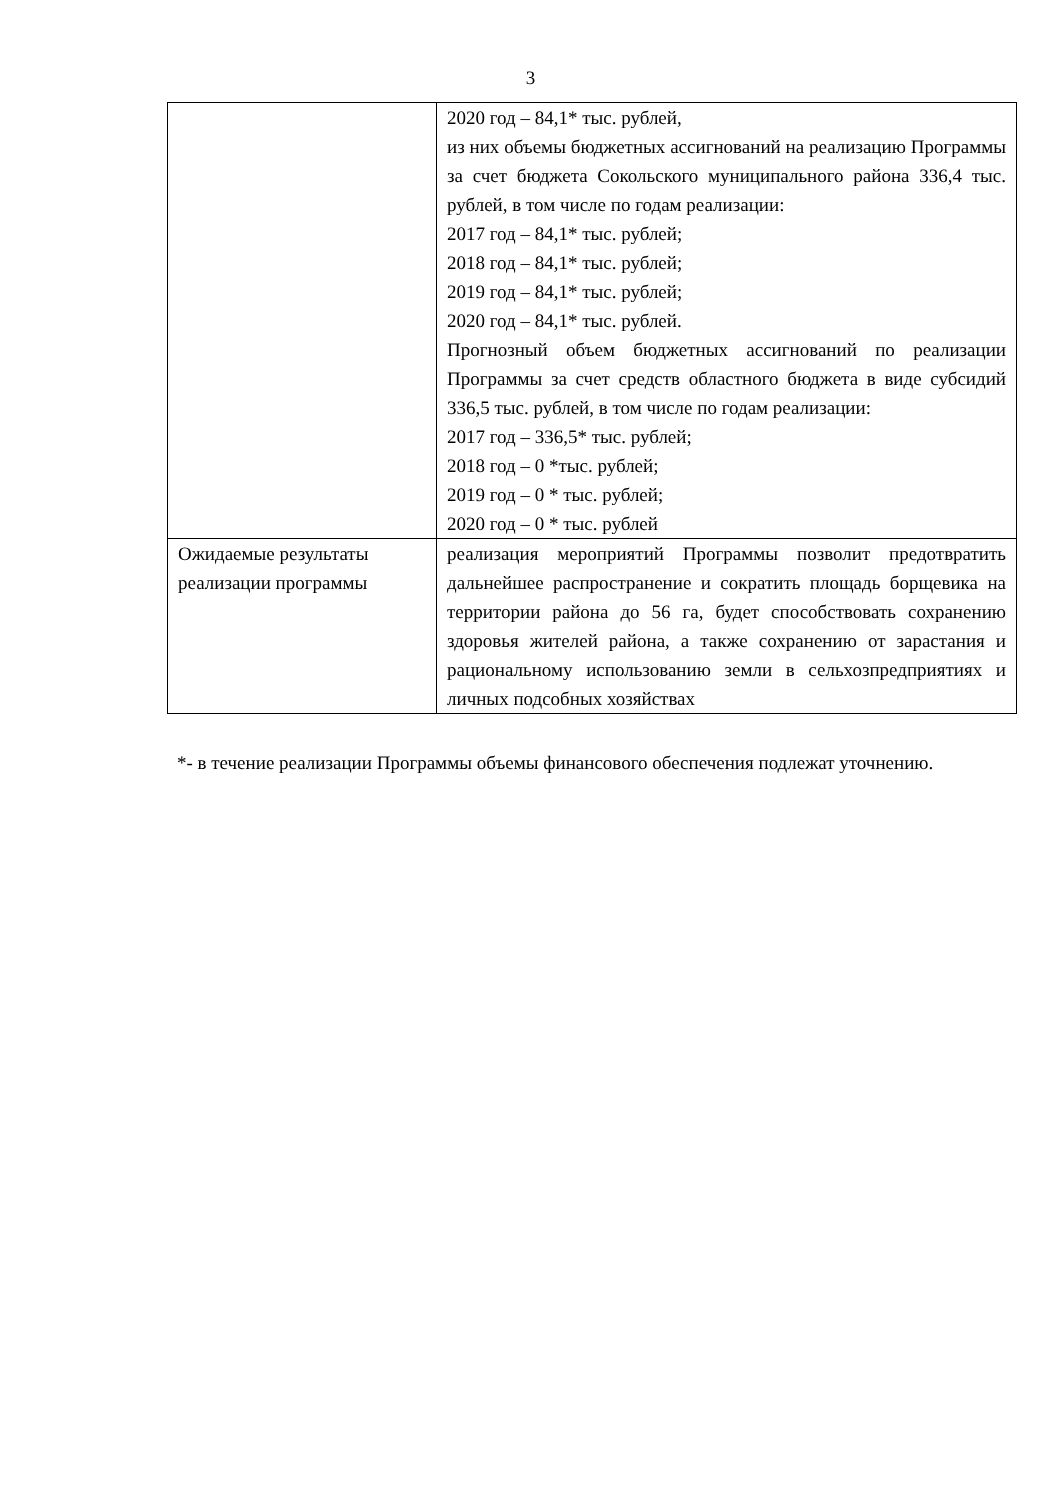3
| | 2020 год – 84,1* тыс. рублей, из них объемы бюджетных ассигнований на реализацию Программы за счет бюджета Сокольского муниципального района 336,4 тыс. рублей, в том числе по годам реализации: 2017 год – 84,1* тыс. рублей; 2018 год – 84,1* тыс. рублей; 2019 год – 84,1* тыс. рублей; 2020 год – 84,1* тыс. рублей. Прогнозный объем бюджетных ассигнований по реализации Программы за счет средств областного бюджета в виде субсидий 336,5 тыс. рублей, в том числе по годам реализации: 2017 год – 336,5* тыс. рублей; 2018 год – 0 *тыс. рублей; 2019 год – 0 * тыс. рублей; 2020 год – 0 * тыс. рублей |
| Ожидаемые результаты реализации программы | реализация мероприятий Программы позволит предотвратить дальнейшее распространение и сократить площадь борщевика на территории района до 56 га, будет способствовать сохранению здоровья жителей района, а также сохранению от зарастания и рациональному использованию земли в сельхозпредприятиях и личных подсобных хозяйствах |
*- в течение реализации Программы объемы финансового обеспечения подлежат уточнению.